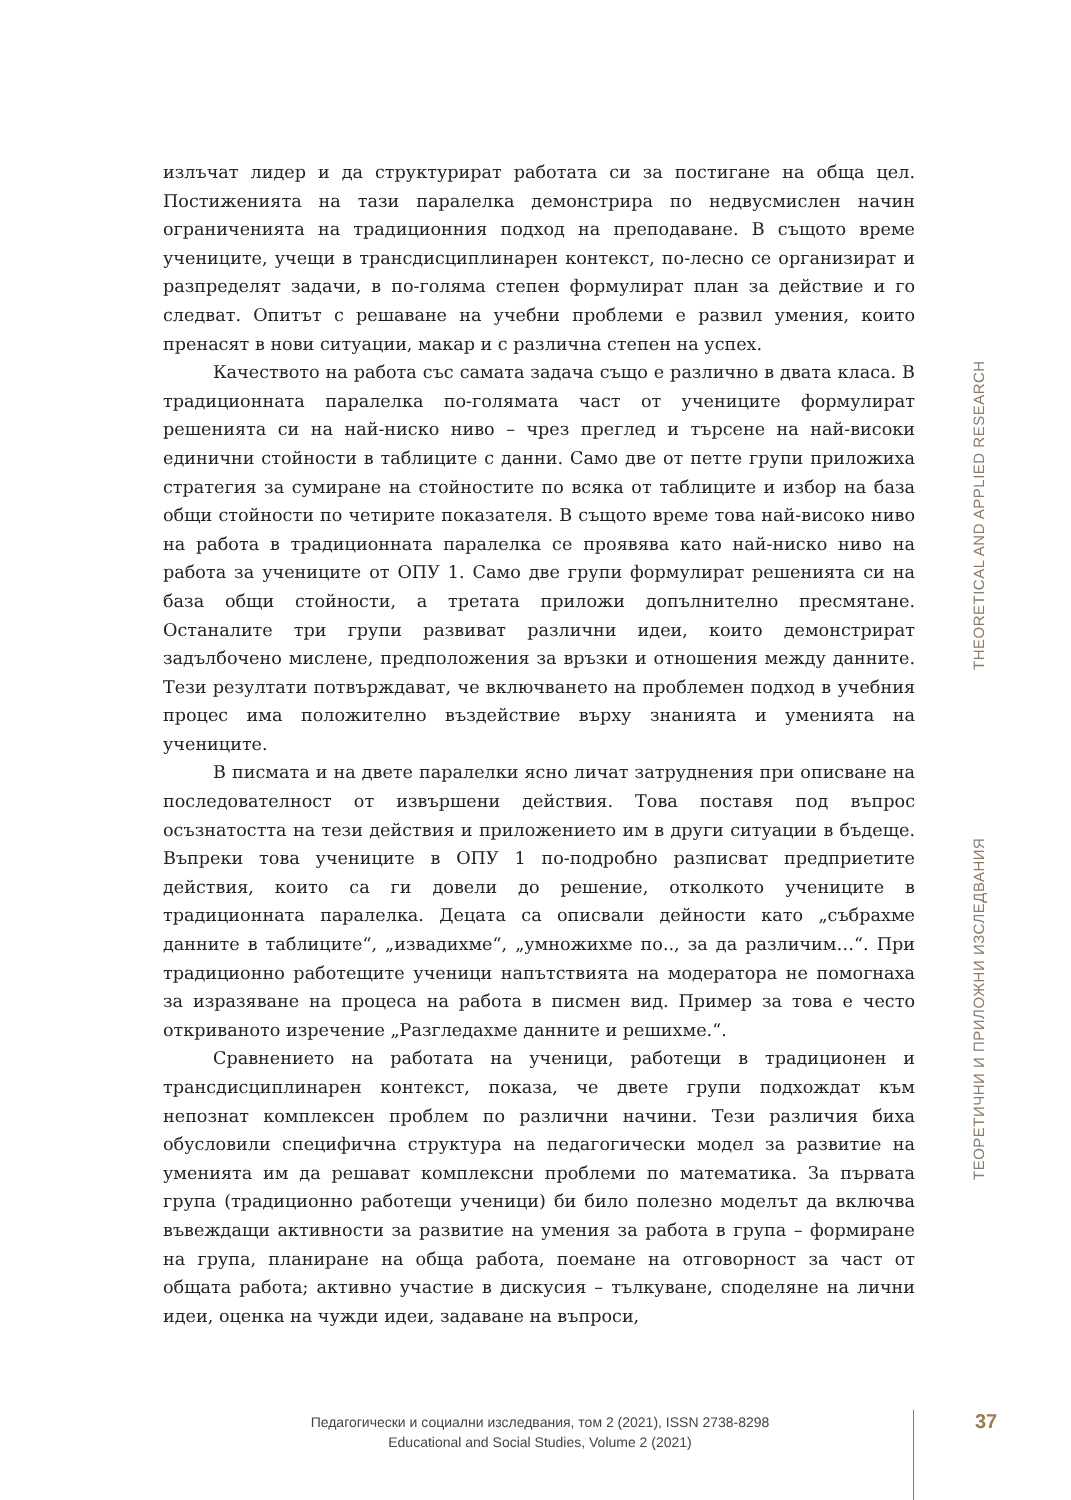излъчат лидер и да структурират работата си за постигане на обща цел. Постиженията на тази паралелка демонстрира по недвусмислен начин ограниченията на традиционния подход на преподаване. В същото време учениците, учещи в трансдисциплинарен контекст, по-лесно се организират и разпределят задачи, в по-голяма степен формулират план за действие и го следват. Опитът с решаване на учебни проблеми е развил умения, които пренасят в нови ситуации, макар и с различна степен на успех.
Качеството на работа със самата задача също е различно в двата класа. В традиционната паралелка по-голямата част от учениците формулират решенията си на най-ниско ниво – чрез преглед и търсене на най-високи единични стойности в таблиците с данни. Само две от петте групи приложиха стратегия за сумиране на стойностите по всяка от таблиците и избор на база общи стойности по четирите показателя. В същото време това най-високо ниво на работа в традиционната паралелка се проявява като най-ниско ниво на работа за учениците от ОПУ 1. Само две групи формулират решенията си на база общи стойности, а третата приложи допълнително пресмятане. Останалите три групи развиват различни идеи, които демонстрират задълбочено мислене, предположения за връзки и отношения между данните. Тези резултати потвърждават, че включването на проблемен подход в учебния процес има положително въздействие върху знанията и уменията на учениците.
В писмата и на двете паралелки ясно личат затруднения при описване на последователност от извършени действия. Това поставя под въпрос осъзнатостта на тези действия и приложението им в други ситуации в бъдеще. Въпреки това учениците в ОПУ 1 по-подробно разписват предприетите действия, които са ги довели до решение, отколкото учениците в традиционната паралелка. Децата са описвали дейности като „събрахме данните в таблиците“, „извадихме“, „умножихме по.., за да различим…“. При традиционно работещите ученици напътствията на модератора не помогнаха за изразяване на процеса на работа в писмен вид. Пример за това е често откриваното изречение „Разгледахме данните и решихме.“.
Сравнението на работата на ученици, работещи в традиционен и трансдисциплинарен контекст, показа, че двете групи подхождат към непознат комплексен проблем по различни начини. Тези различия биха обусловили специфична структура на педагогически модел за развитие на уменията им да решават комплексни проблеми по математика. За първата група (традиционно работещи ученици) би било полезно моделът да включва въвеждащи активности за развитие на умения за работа в група – формиране на група, планиране на обща работа, поемане на отговорност за част от общата работа; активно участие в дискусия – тълкуване, споделяне на лични идеи, оценка на чужди идеи, задаване на въпроси,
ТЕОРЕТИЧНИ И ПРИЛОЖНИ ИЗСЛЕДВАНИЯ THEORETICAL AND APPLIED RESEARCH
Педагогически и социални изследвания, том 2 (2021), ISSN 2738-8298
Educational and Social Studies, Volume 2 (2021)
37